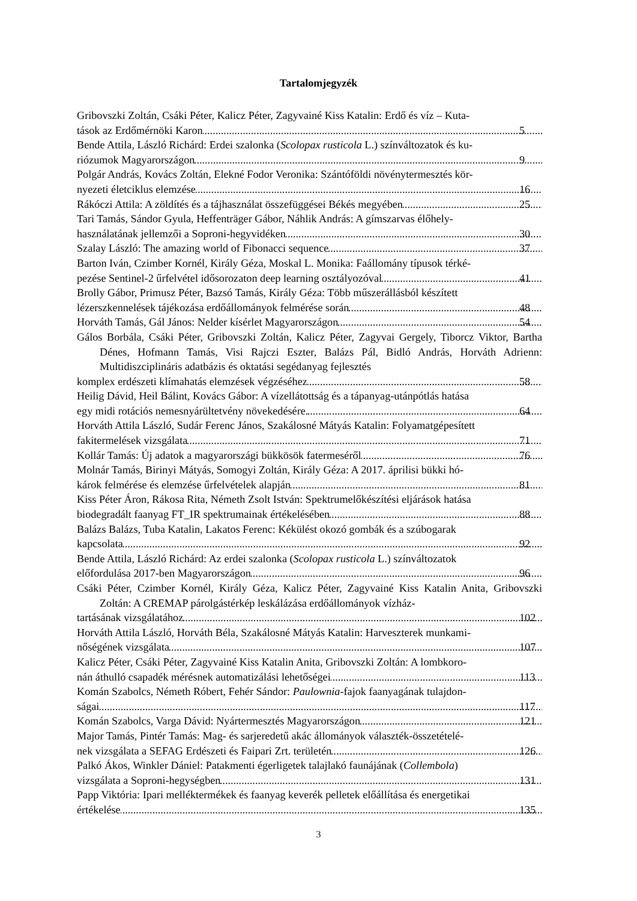Tartalomjegyzék
Gribovszki Zoltán, Csáki Péter, Kalicz Péter, Zagyvainé Kiss Katalin: Erdő és víz – Kuta-
tások az Erdőmérnöki Karon 5
Bende Attila, László Richárd: Erdei szalonka (Scolopax rusticola L.) színváltozatok és ku-
riózumok Magyarországon 9
Polgár András, Kovács Zoltán, Elekné Fodor Veronika: Szántóföldi növénytermesztés kör-
nyezeti életciklus elemzése 16
Rákóczi Attila: A zöldítés és a tájhasználat összefüggései Békés megyében 25
Tari Tamás, Sándor Gyula, Heffenträger Gábor, Náhlik András: A gímszarvas élőhely-
használatának jellemzői a Soproni-hegyvidéken 30
Szalay László: The amazing world of Fibonacci sequence 37
Barton Iván, Czimber Kornél, Király Géza, Moskal L. Monika: Faállomány típusok térké-
pezése Sentinel-2 űrfelvétel idősorozaton deep learning osztályozóval 41
Brolly Gábor, Primusz Péter, Bazsó Tamás, Király Géza: Több műszerállásból készített
lézerszkennelések tájékozása erdőállományok felmérése során 48
Horváth Tamás, Gál János: Nelder kísérlet Magyarországon 54
Gálos Borbála, Csáki Péter, Gribovszki Zoltán, Kalicz Péter, Zagyvai Gergely, Tiborcz Viktor, Bartha Dénes, Hofmann Tamás, Visi Rajczi Eszter, Balázs Pál, Bidló András, Horváth Adrienn: Multidiszciplináris adatbázis és oktatási segédanyag fejlesztés
komplex erdészeti klímahatás elemzések végzéséhez 58
Heilig Dávid, Heil Bálint, Kovács Gábor: A vízellátottság és a tápanyag-utánpótlás hatása
egy midi rotációs nemesnyárültetvény növekedésére. 64
Horváth Attila László, Sudár Ferenc János, Szakálosné Mátyás Katalin: Folyamatgépesített
fakitermelések vizsgálata 71
Kollár Tamás: Új adatok a magyarországi bükkösök fatermeséről 76
Molnár Tamás, Birinyi Mátyás, Somogyi Zoltán, Király Géza: A 2017. áprilisi bükki hó-
károk felmérése és elemzése űrfelvételek alapján 81
Kiss Péter Áron, Rákosa Rita, Németh Zsolt István: Spektrumelőkészítési eljárások hatása
biodegradált faanyag FT_IR spektrumainak értékelésében 88
Balázs Balázs, Tuba Katalin, Lakatos Ferenc: Kékülést okozó gombák és a szúbogarak
kapcsolata 92
Bende Attila, László Richárd: Az erdei szalonka (Scolopax rusticola L.) színváltozatok
előfordulása 2017-ben Magyarországon 96
Csáki Péter, Czimber Kornél, Király Géza, Kalicz Péter, Zagyvainé Kiss Katalin Anita, Gribovszki Zoltán: A CREMAP párolgástérkép leskálázása erdőállományok vízház-
tartásának vizsgálatához 102
Horváth Attila László, Horváth Béla, Szakálosné Mátyás Katalin: Harveszterek munkami-
nőségének vizsgálata 107
Kalicz Péter, Csáki Péter, Zagyvainé Kiss Katalin Anita, Gribovszki Zoltán: A lombkoro-
nán áthulló csapadék mérésnek automatizálási lehetőségei 113
Komán Szabolcs, Németh Róbert, Fehér Sándor: Paulownia-fajok faanyagának tulajdon-
ságai 117
Komán Szabolcs, Varga Dávid: Nyártermesztés Magyarországon 121
Major Tamás, Pintér Tamás: Mag- és sarjeredetű akác állományok választék-összetételé-
nek vizsgálata a SEFAG Erdészeti és Faipari Zrt. területén 126
Palkó Ákos, Winkler Dániel: Patakmenti égerligetek talajlakó faunájának (Collembola)
vizsgálata a Soproni-hegységben 131
Papp Viktória: Ipari melléktermékek és faanyag keverék pelletek előállítása és energetikai
értékelése 135
3